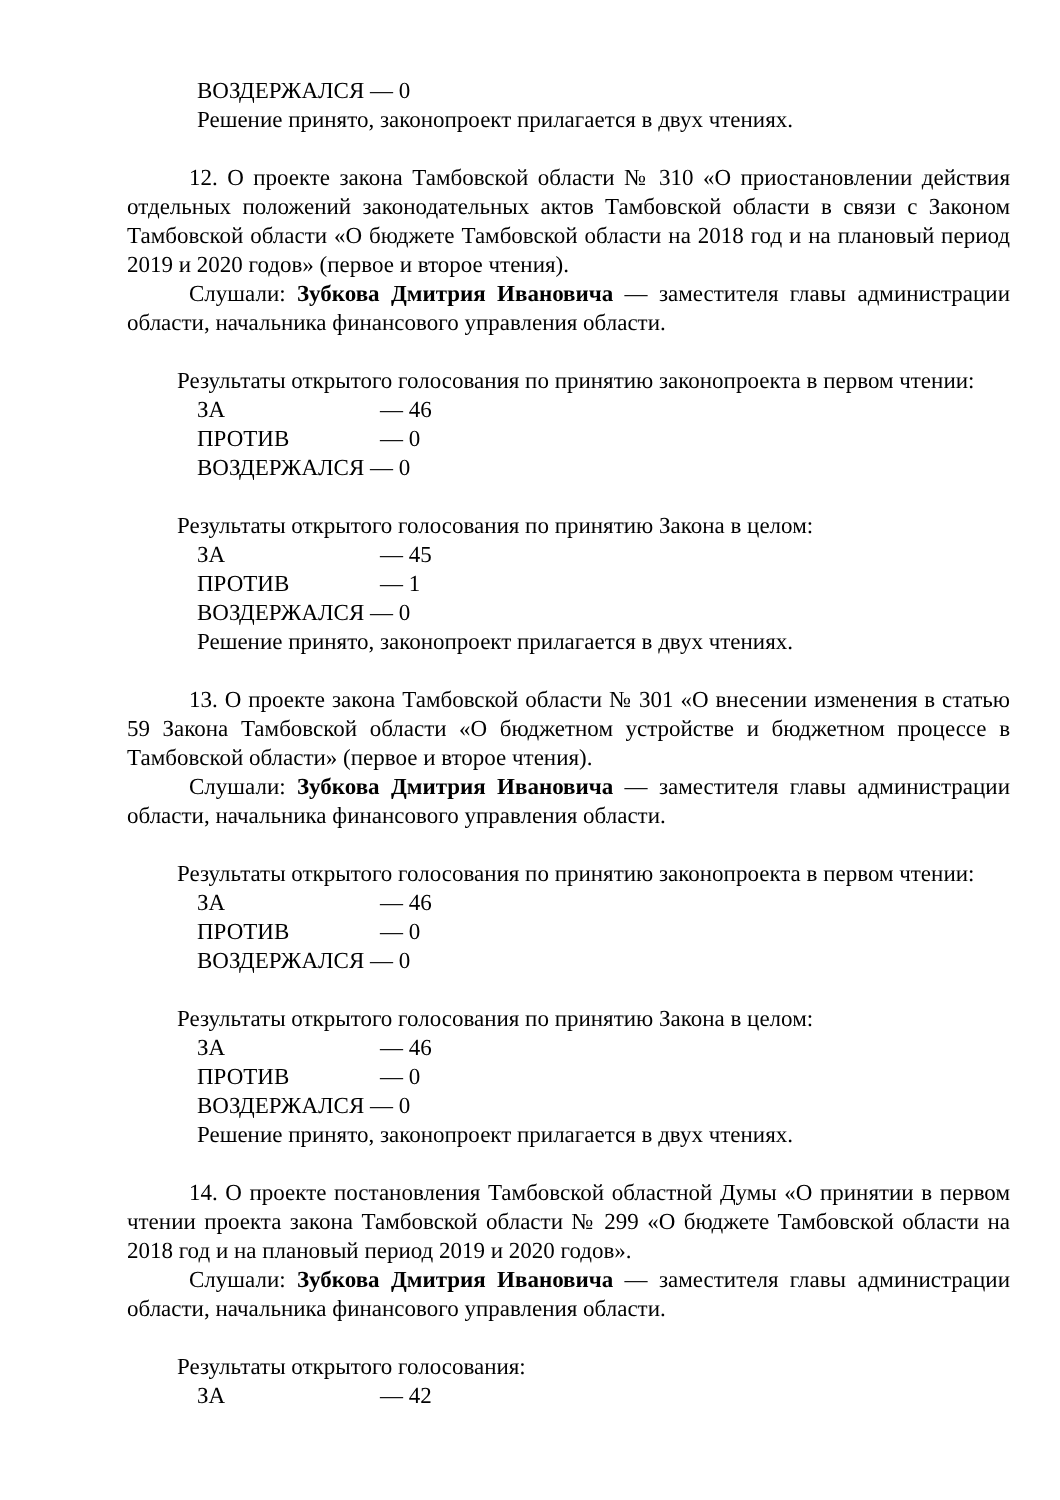ВОЗДЕРЖАЛСЯ — 0
Решение принято, законопроект прилагается в двух чтениях.
12. О проекте закона Тамбовской области № 310 «О приостановлении действия отдельных положений законодательных актов Тамбовской области в связи с Законом Тамбовской области «О бюджете Тамбовской области на 2018 год и на плановый период 2019 и 2020 годов» (первое и второе чтения).
Слушали: Зубкова Дмитрия Ивановича — заместителя главы администрации области, начальника финансового управления области.
Результаты открытого голосования по принятию законопроекта в первом чтении:
ЗА — 46
ПРОТИВ — 0
ВОЗДЕРЖАЛСЯ — 0
Результаты открытого голосования по принятию Закона в целом:
ЗА — 45
ПРОТИВ — 1
ВОЗДЕРЖАЛСЯ — 0
Решение принято, законопроект прилагается в двух чтениях.
13. О проекте закона Тамбовской области № 301 «О внесении изменения в статью 59 Закона Тамбовской области «О бюджетном устройстве и бюджетном процессе в Тамбовской области» (первое и второе чтения).
Слушали: Зубкова Дмитрия Ивановича — заместителя главы администрации области, начальника финансового управления области.
Результаты открытого голосования по принятию законопроекта в первом чтении:
ЗА — 46
ПРОТИВ — 0
ВОЗДЕРЖАЛСЯ — 0
Результаты открытого голосования по принятию Закона в целом:
ЗА — 46
ПРОТИВ — 0
ВОЗДЕРЖАЛСЯ — 0
Решение принято, законопроект прилагается в двух чтениях.
14. О проекте постановления Тамбовской областной Думы «О принятии в первом чтении проекта закона Тамбовской области № 299 «О бюджете Тамбовской области на 2018 год и на плановый период 2019 и 2020 годов».
Слушали: Зубкова Дмитрия Ивановича — заместителя главы администрации области, начальника финансового управления области.
Результаты открытого голосования:
ЗА — 42